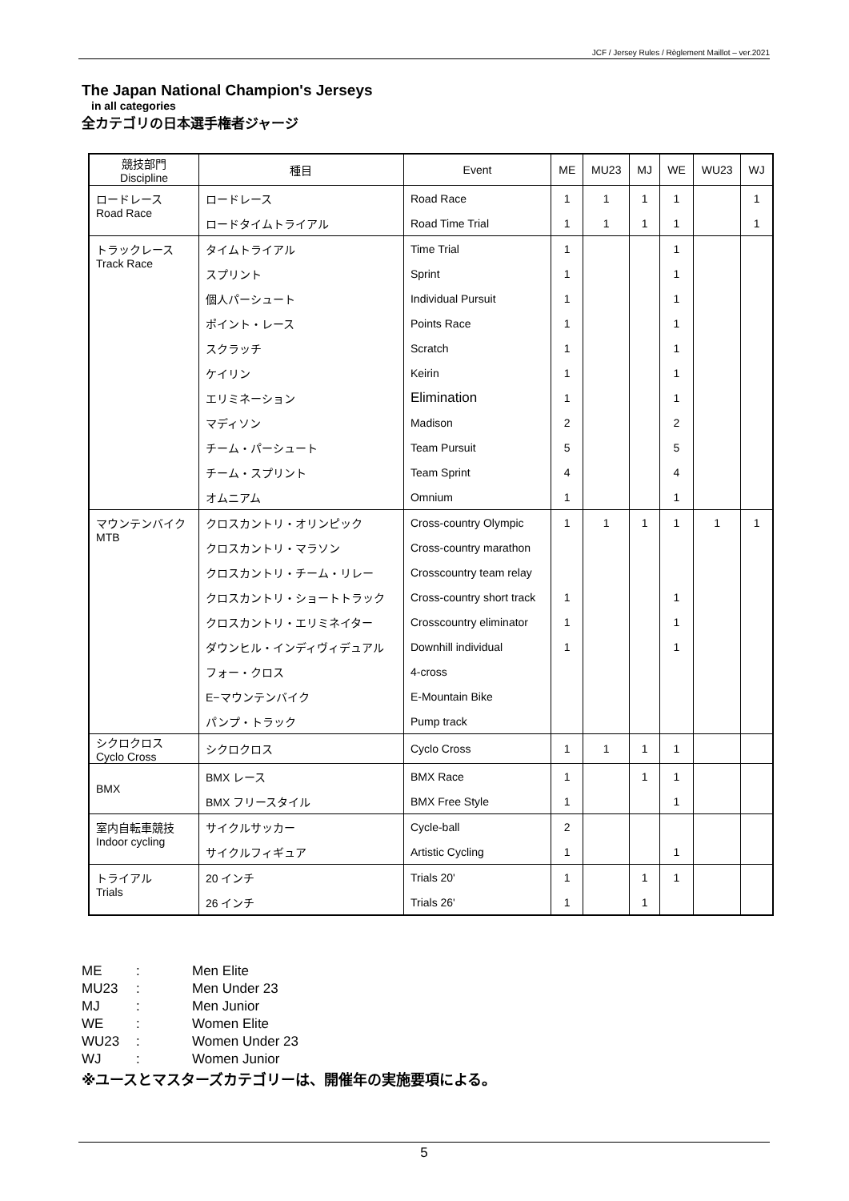JCF / Jersey Rules / Règlement Maillot – ver.2021
The Japan National Champion's Jerseys
in all categories
全カテゴリの日本選手権者ジャージ
| 競技部門 Discipline | 種目 | Event | ME | MU23 | MJ | WE | WU23 | WJ |
| --- | --- | --- | --- | --- | --- | --- | --- | --- |
| ロードレース Road Race | ロードレース | Road Race | 1 | 1 | 1 | 1 | | 1 |
| | ロードタイムトライアル | Road Time Trial | 1 | 1 | 1 | 1 | | 1 |
| トラックレース Track Race | タイムトライアル | Time Trial | 1 | | | 1 | | |
| | スプリント | Sprint | 1 | | | 1 | | |
| | 個人パーシュート | Individual Pursuit | 1 | | | 1 | | |
| | ポイント・レース | Points Race | 1 | | | 1 | | |
| | スクラッチ | Scratch | 1 | | | 1 | | |
| | ケイリン | Keirin | 1 | | | 1 | | |
| | エリミネーション | Elimination | 1 | | | 1 | | |
| | マディソン | Madison | 2 | | | 2 | | |
| | チーム・パーシュート | Team Pursuit | 5 | | | 5 | | |
| | チーム・スプリント | Team Sprint | 4 | | | 4 | | |
| | オムニアム | Omnium | 1 | | | 1 | | |
| マウンテンバイク MTB | クロスカントリ・オリンピック | Cross-country Olympic | 1 | 1 | 1 | 1 | 1 | 1 |
| | クロスカントリ・マラソン | Cross-country marathon | | | | | | |
| | クロスカントリ・チーム・リレー | Crosscountry team relay | | | | | | |
| | クロスカントリ・ショートトラック | Cross-country short track | 1 | | | 1 | | |
| | クロスカントリ・エリミネイター | Crosscountry eliminator | 1 | | | 1 | | |
| | ダウンヒル・インディヴィデュアル | Downhill individual | 1 | | | 1 | | |
| | フォー・クロス | 4-cross | | | | | | |
| | E−マウンテンバイク | E-Mountain Bike | | | | | | |
| | パンプ・トラック | Pump track | | | | | | |
| シクロクロス Cyclo Cross | シクロクロス | Cyclo Cross | 1 | 1 | 1 | 1 | | |
| BMX | BMX レース | BMX Race | 1 | | 1 | 1 | | |
| | BMX フリースタイル | BMX Free Style | 1 | | | 1 | | |
| 室内自転車競技 Indoor cycling | サイクルサッカー | Cycle-ball | 2 | | | | | |
| | サイクルフィギュア | Artistic Cycling | 1 | | | 1 | | |
| トライアル Trials | 20 インチ | Trials 20' | 1 | | 1 | 1 | | |
| | 26 インチ | Trials 26' | 1 | | 1 | | | |
| ME | : | Men Elite |
| MU23 | : | Men Under 23 |
| MJ | : | Men Junior |
| WE | : | Women Elite |
| WU23 | : | Women Under 23 |
| WJ | : | Women Junior |
※ユースとマスターズカテゴリーは、開催年の実施要項による。
5